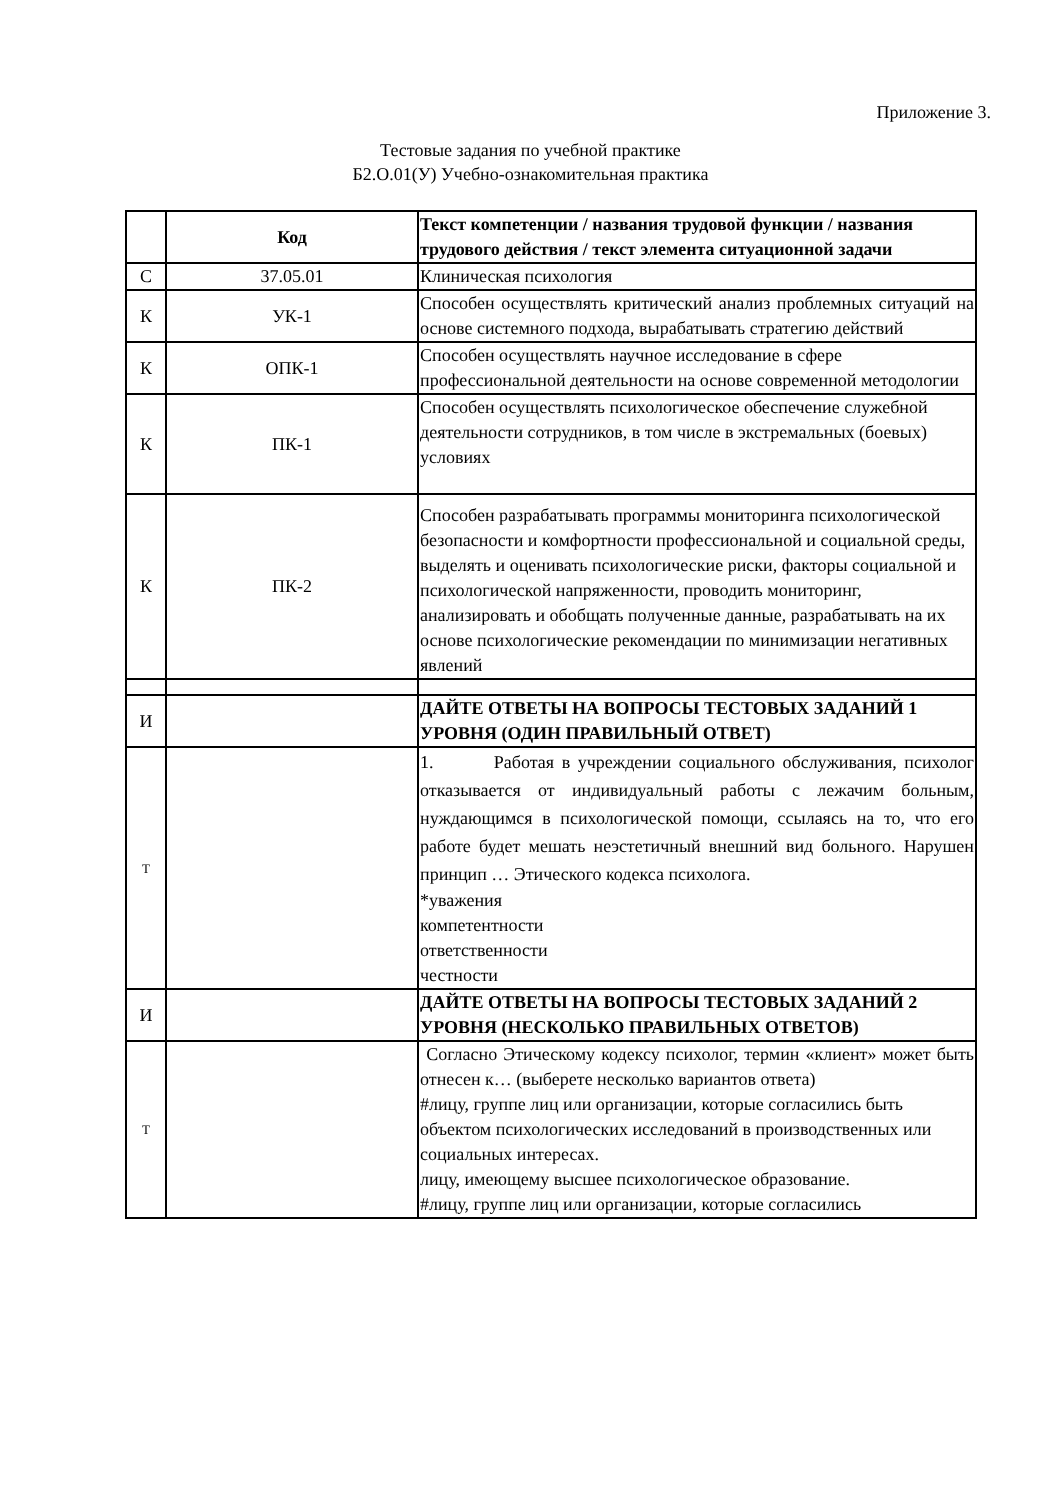Приложение 3.
Тестовые задания по учебной практике
Б2.О.01(У) Учебно-ознакомительная практика
| | Код | Текст компетенции / названия трудовой функции / названия трудового действия / текст элемента ситуационной задачи |
| С | 37.05.01 | Клиническая психология |
| К | УК-1 | Способен осуществлять критический анализ проблемных ситуаций на основе системного подхода, вырабатывать стратегию действий |
| К | ОПК-1 | Способен осуществлять научное исследование в сфере профессиональной деятельности на основе современной методологии |
| К | ПК-1 | Способен осуществлять психологическое обеспечение служебной деятельности сотрудников, в том числе в экстремальных (боевых) условиях |
| К | ПК-2 | Способен разрабатывать программы мониторинга психологической безопасности и комфортности профессиональной и социальной среды, выделять и оценивать психологические риски, факторы социальной и психологической напряженности, проводить мониторинг, анализировать и обобщать полученные данные, разрабатывать на их основе психологические рекомендации по минимизации негативных явлений |
| И | | ДАЙТЕ ОТВЕТЫ НА ВОПРОСЫ ТЕСТОВЫХ ЗАДАНИЙ 1 УРОВНЯ (ОДИН ПРАВИЛЬНЫЙ ОТВЕТ) |
| Т | | 1. Работая в учреждении социального обслуживания, психолог отказывается от индивидуальный работы с лежачим больным, нуждающимся в психологической помощи, ссылаясь на то, что его работе будет мешать неэстетичный внешний вид больного. Нарушен принцип … Этического кодекса психолога. *уважения компетентности ответственности честности |
| И | | ДАЙТЕ ОТВЕТЫ НА ВОПРОСЫ ТЕСТОВЫХ ЗАДАНИЙ 2 УРОВНЯ (НЕСКОЛЬКО ПРАВИЛЬНЫХ ОТВЕТОВ) |
| Т | | Согласно Этическому кодексу психолог, термин «клиент» может быть отнесен к… (выберете несколько вариантов ответа) #лицу, группе лиц или организации, которые согласились быть объектом психологических исследований в производственных или социальных интересах. лицу, имеющему высшее психологическое образование. #лицу, группе лиц или организации, которые согласились |